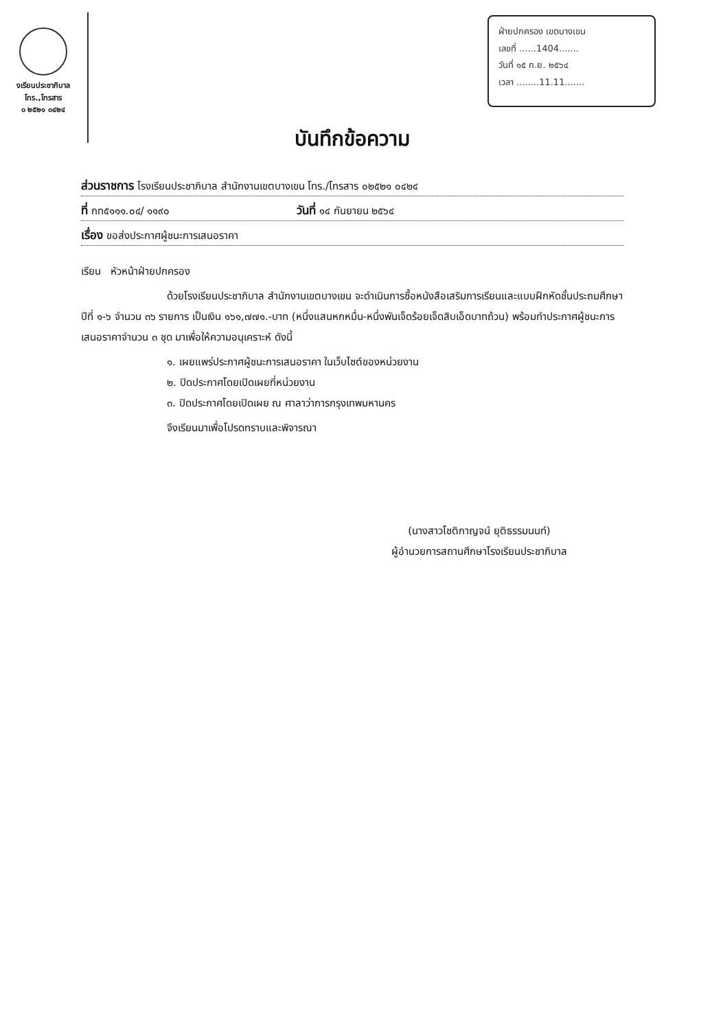งเรียนประชาภิบาล
โทร.,โทรสาร
๐ ๒๕๒๑ ๐๔๒๔
ฝ่ายปกครอง เขตบางเขน
เลขที่ ......1404.......
วันที่ ๑๕ ก.ย. ๒๕๖๔
เวลา ........11.11.......
บันทึกข้อความ
ส่วนราชการ โรงเรียนประชาภิบาล สำนักงานเขตบางเขน โทร./โทรสาร ๐๒๕๒๑ ๐๔๒๔
ที่ กท๕๑๑๑.๐๔/ ๑๑๙๐ วันที่ ๑๔ กันยายน ๒๕๖๔
เรื่อง ขอส่งประกาศผู้ชนะการเสนอราคา
เรียน หัวหน้าฝ่ายปกครอง
ด้วยโรงเรียนประชาภิบาล สำนักงานเขตบางเขน จะดำเนินการซื้อหนังสือเสริมการเรียนและแบบฝึกหัดชั้นประถมศึกษาปีที่ ๑-๖ จำนวน ๓๖ รายการ เป็นเงิน ๑๖๑,๗๗๑.-บาท (หนึ่งแสนหกหมื่น-หนึ่งพันเจ็ดร้อยเจ็ดสิบเอ็ดบาทถ้วน) พร้อมทำประกาศผู้ชนะการเสนอราคาจำนวน ๓ ชุด มาเพื่อให้ความอนุเคราะห์ ดังนี้
๑. เผยแพร่ประกาศผู้ชนะการเสนอราคา ในเว็บไซต์ของหน่วยงาน
๒. ปิดประกาศโดยเปิดเผยที่หน่วยงาน
๓. ปิดประกาศโดยเปิดเผย ณ ศาลาว่าการกรุงเทพมหานคร
จึงเรียนมาเพื่อโปรดทราบและพิจารณา
(นางสาวโชติกาญจน์ ยุติธรรมนนท์)
ผู้อำนวยการสถานศึกษาโรงเรียนประชาภิบาล